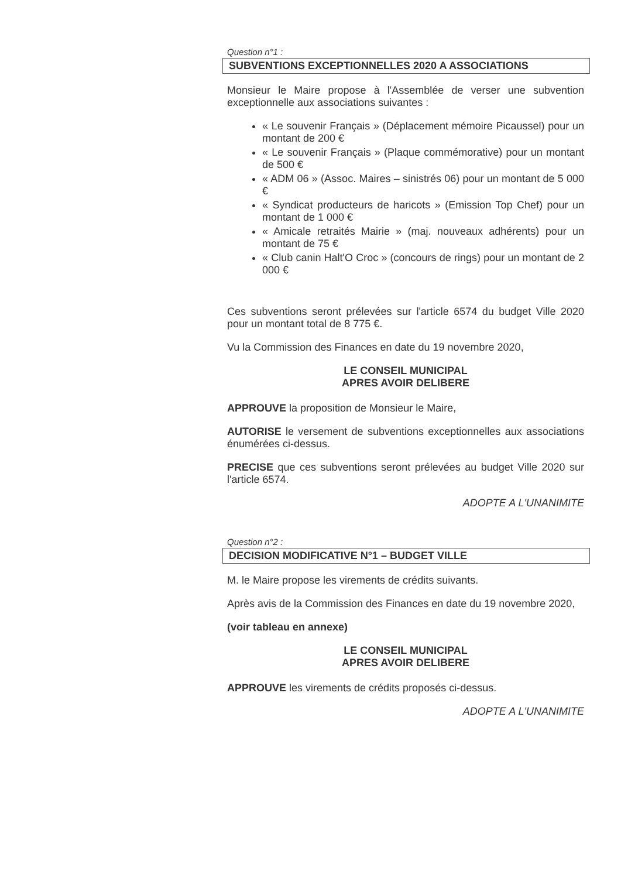Question n°1 :
SUBVENTIONS EXCEPTIONNELLES 2020 A ASSOCIATIONS
Monsieur le Maire propose à l'Assemblée de verser une subvention exceptionnelle aux associations suivantes :
« Le souvenir Français » (Déplacement mémoire Picaussel) pour un montant de 200 €
« Le souvenir Français » (Plaque commémorative) pour un montant de 500 €
« ADM 06 » (Assoc. Maires – sinistrés 06) pour un montant de 5 000 €
« Syndicat producteurs de haricots » (Emission Top Chef) pour un montant de 1 000 €
« Amicale retraités Mairie » (maj. nouveaux adhérents) pour un montant de 75 €
« Club canin Halt'O Croc » (concours de rings) pour un montant de 2 000 €
Ces subventions seront prélevées sur l'article 6574 du budget Ville 2020 pour un montant total de 8 775 €.
Vu la Commission des Finances en date du 19 novembre 2020,
LE CONSEIL MUNICIPAL
APRES AVOIR DELIBERE
APPROUVE la proposition de Monsieur le Maire,
AUTORISE le versement de subventions exceptionnelles aux associations énumérées ci-dessus.
PRECISE que ces subventions seront prélevées au budget Ville 2020 sur l'article 6574.
ADOPTE A L'UNANIMITE
Question n°2 :
DECISION MODIFICATIVE N°1 – BUDGET VILLE
M. le Maire propose les virements de crédits suivants.
Après avis de la Commission des Finances en date du 19 novembre 2020,
(voir tableau en annexe)
LE CONSEIL MUNICIPAL
APRES AVOIR DELIBERE
APPROUVE les virements de crédits proposés ci-dessus.
ADOPTE A L'UNANIMITE